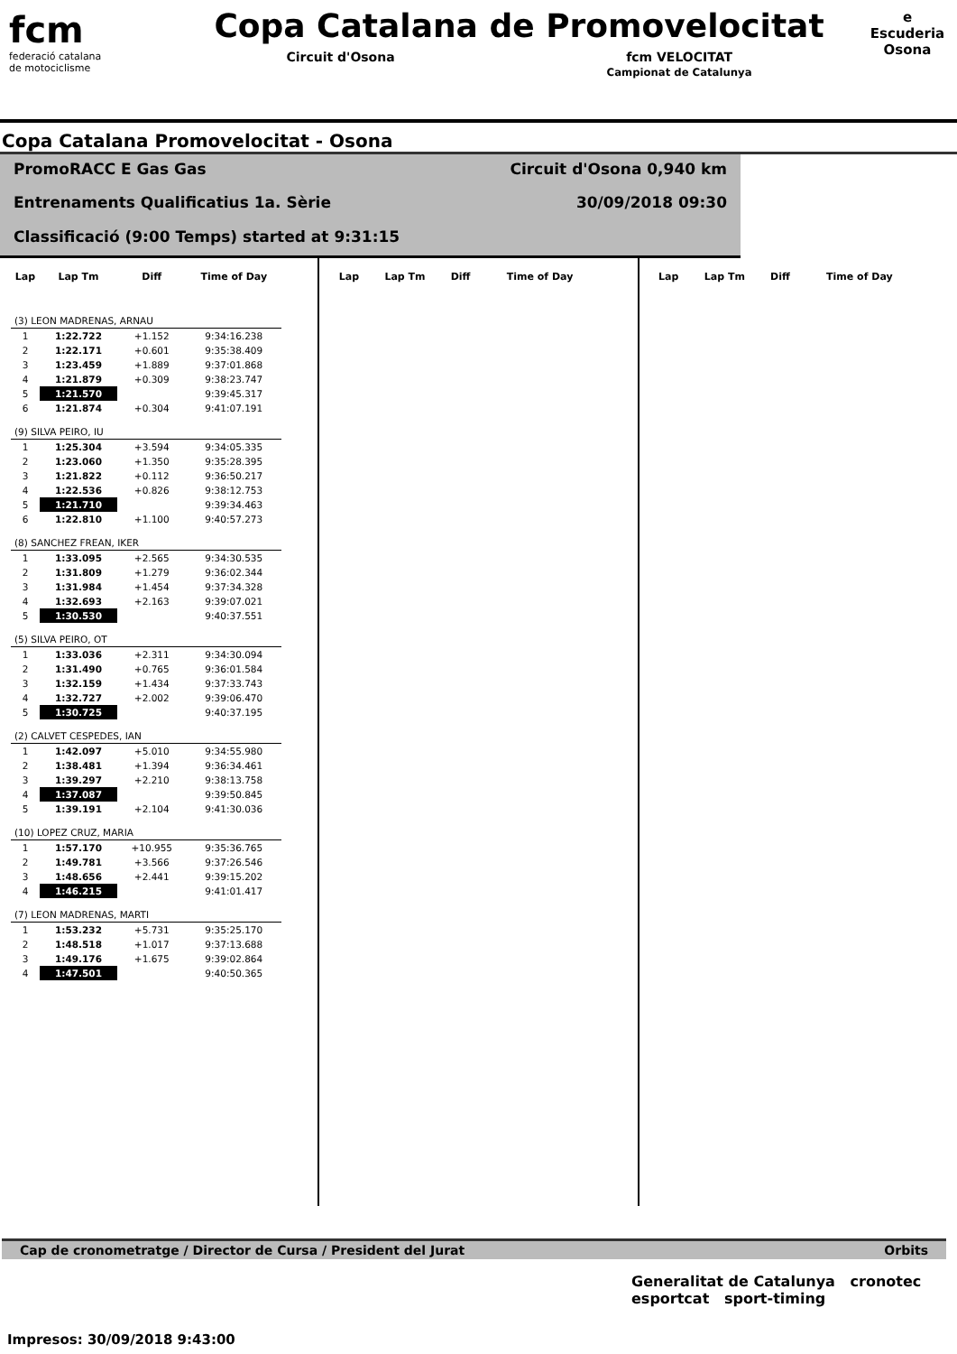fcm
federació catalana
de motociclisme
Copa Catalana de Promovelocitat
Circuit d'Osona fcm VELOCITAT
Campionat de Catalunya
e
Escuderia
Osona
Copa Catalana Promovelocitat - Osona
PromoRACC E Gas Gas
Circuit d'Osona 0,940 km
Entrenaments Qualificatius 1a. Sèrie
30/09/2018 09:30
Classificació (9:00 Temps) started at 9:31:15
| Lap | Lap Tm | Diff | Time of Day |
| --- | --- | --- | --- |
| (3) LEON MADRENAS, ARNAU | | | |
| 1 | 1:22.722 | +1.152 | 9:34:16.238 |
| 2 | 1:22.171 | +0.601 | 9:35:38.409 |
| 3 | 1:23.459 | +1.889 | 9:37:01.868 |
| 4 | 1:21.879 | +0.309 | 9:38:23.747 |
| 5 | 1:21.570 | | 9:39:45.317 |
| 6 | 1:21.874 | +0.304 | 9:41:07.191 |
| (9) SILVA PEIRO, IU | | | |
| 1 | 1:25.304 | +3.594 | 9:34:05.335 |
| 2 | 1:23.060 | +1.350 | 9:35:28.395 |
| 3 | 1:21.822 | +0.112 | 9:36:50.217 |
| 4 | 1:22.536 | +0.826 | 9:38:12.753 |
| 5 | 1:21.710 | | 9:39:34.463 |
| 6 | 1:22.810 | +1.100 | 9:40:57.273 |
| (8) SANCHEZ FREAN, IKER | | | |
| 1 | 1:33.095 | +2.565 | 9:34:30.535 |
| 2 | 1:31.809 | +1.279 | 9:36:02.344 |
| 3 | 1:31.984 | +1.454 | 9:37:34.328 |
| 4 | 1:32.693 | +2.163 | 9:39:07.021 |
| 5 | 1:30.530 | | 9:40:37.551 |
| (5) SILVA PEIRO, OT | | | |
| 1 | 1:33.036 | +2.311 | 9:34:30.094 |
| 2 | 1:31.490 | +0.765 | 9:36:01.584 |
| 3 | 1:32.159 | +1.434 | 9:37:33.743 |
| 4 | 1:32.727 | +2.002 | 9:39:06.470 |
| 5 | 1:30.725 | | 9:40:37.195 |
| (2) CALVET CESPEDES, IAN | | | |
| 1 | 1:42.097 | +5.010 | 9:34:55.980 |
| 2 | 1:38.481 | +1.394 | 9:36:34.461 |
| 3 | 1:39.297 | +2.210 | 9:38:13.758 |
| 4 | 1:37.087 | | 9:39:50.845 |
| 5 | 1:39.191 | +2.104 | 9:41:30.036 |
| (10) LOPEZ CRUZ, MARIA | | | |
| 1 | 1:57.170 | +10.955 | 9:35:36.765 |
| 2 | 1:49.781 | +3.566 | 9:37:26.546 |
| 3 | 1:48.656 | +2.441 | 9:39:15.202 |
| 4 | 1:46.215 | | 9:41:01.417 |
| (7) LEON MADRENAS, MARTI | | | |
| 1 | 1:53.232 | +5.731 | 9:35:25.170 |
| 2 | 1:48.518 | +1.017 | 9:37:13.688 |
| 3 | 1:49.176 | +1.675 | 9:39:02.864 |
| 4 | 1:47.501 | | 9:40:50.365 |
| Lap | Lap Tm | Diff | Time of Day |
| --- | --- | --- | --- |
| Lap | Lap Tm | Diff | Time of Day |
| --- | --- | --- | --- |
Cap de cronometratge / Director de Cursa / President del Jurat Orbits
Generalitat de Catalunya cronotec
esportcat sport-timing
Impresos: 30/09/2018 9:43:00